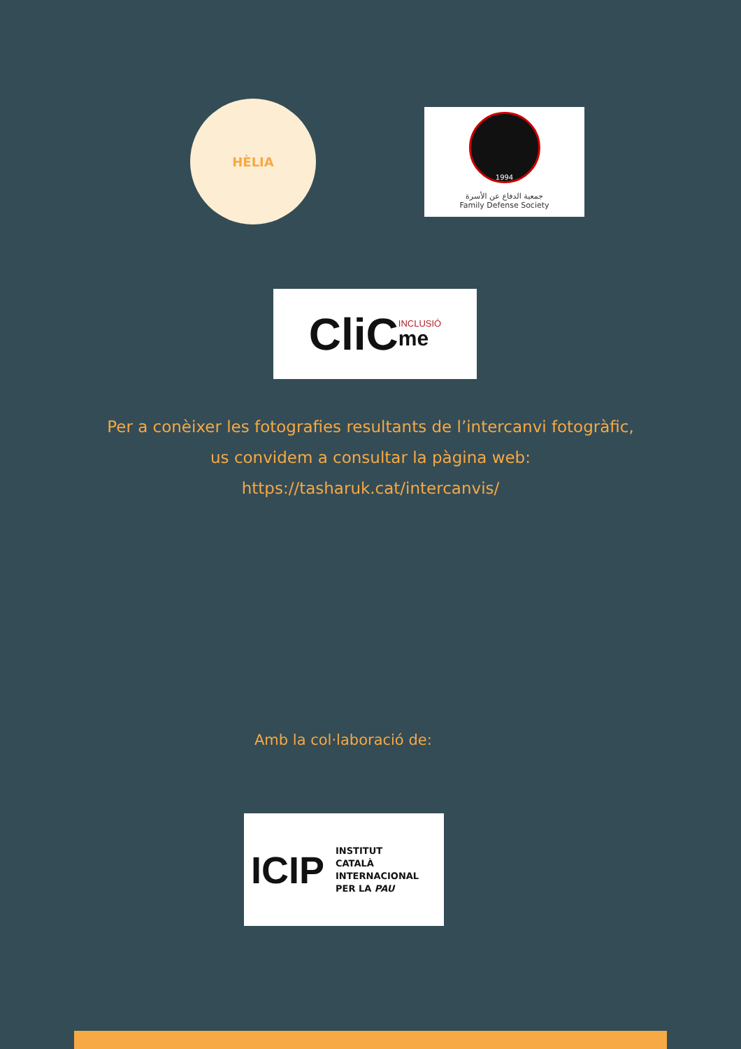HÈLIA
1994
جمعية الدفاع عن الأسرة
Family Defense Society
CliC INCLUSIÓ
me
Per a conèixer les fotografies resultants de l’intercanvi fotogràfic,
us convidem a consultar la pàgina web:
https://tasharuk.cat/intercanvis/
Amb la col·laboració de:
ICIP
INSTITUT
CATALÀ
INTERNACIONAL
PER LA PAU